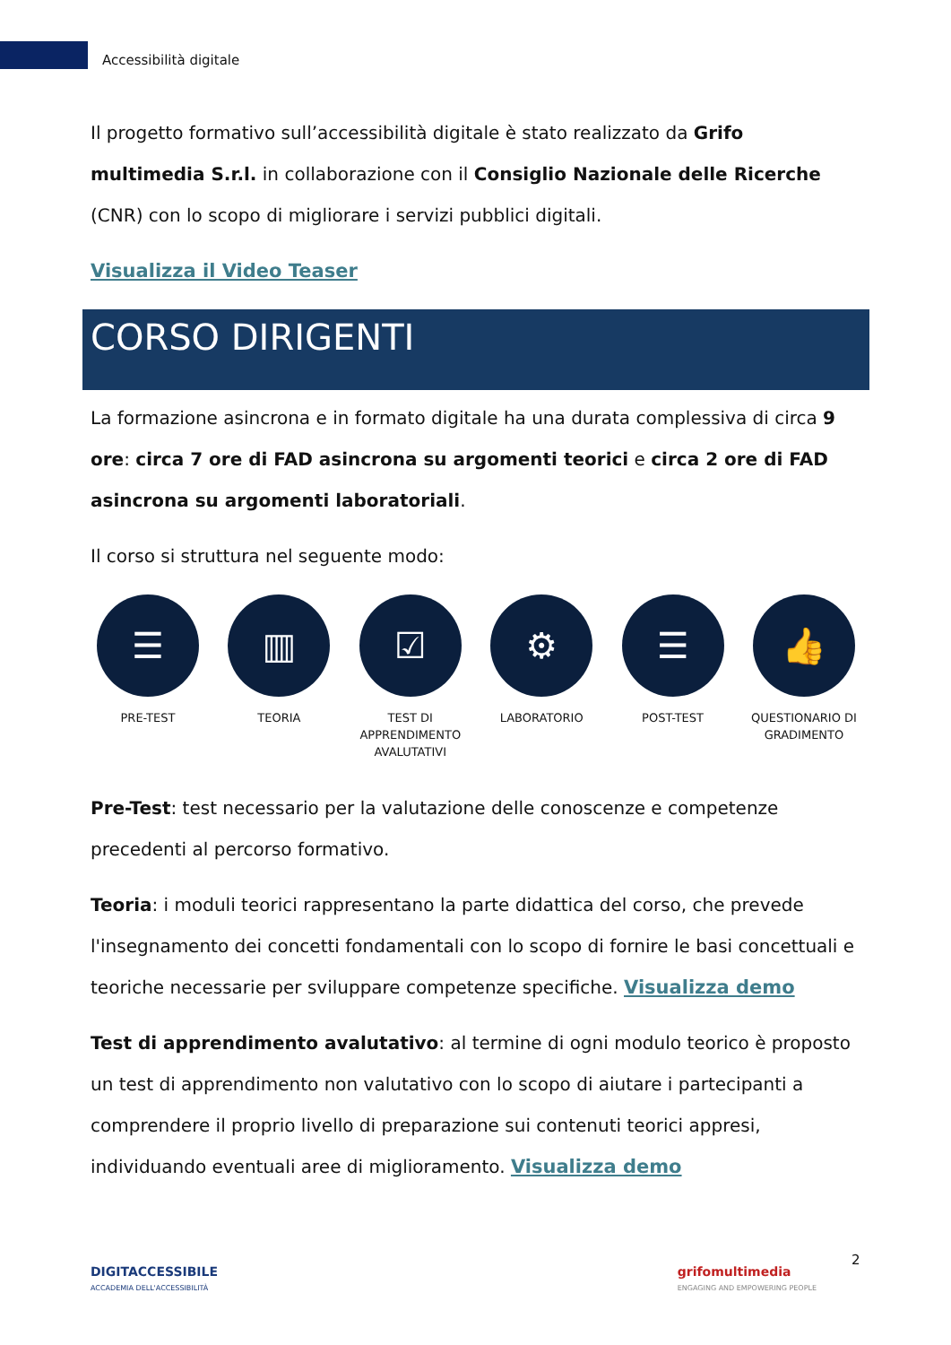Accessibilità digitale
Il progetto formativo sull’accessibilità digitale è stato realizzato da Grifo multimedia S.r.l. in collaborazione con il Consiglio Nazionale delle Ricerche (CNR) con lo scopo di migliorare i servizi pubblici digitali.
Visualizza il Video Teaser
CORSO DIRIGENTI
La formazione asincrona e in formato digitale ha una durata complessiva di circa 9 ore: circa 7 ore di FAD asincrona su argomenti teorici e circa 2 ore di FAD asincrona su argomenti laboratoriali.
Il corso si struttura nel seguente modo:
☰
PRE-TEST
▥
TEORIA
☑
TEST DI APPRENDIMENTO AVALUTATIVI
⚙
LABORATORIO
☰
POST-TEST
👍
QUESTIONARIO DI GRADIMENTO
Pre-Test: test necessario per la valutazione delle conoscenze e competenze precedenti al percorso formativo.
Teoria: i moduli teorici rappresentano la parte didattica del corso, che prevede l'insegnamento dei concetti fondamentali con lo scopo di fornire le basi concettuali e teoriche necessarie per sviluppare competenze specifiche. Visualizza demo
Test di apprendimento avalutativo: al termine di ogni modulo teorico è proposto un test di apprendimento non valutativo con lo scopo di aiutare i partecipanti a comprendere il proprio livello di preparazione sui contenuti teorici appresi, individuando eventuali aree di miglioramento. Visualizza demo
2
DIGITACCESSIBILE
ACCADEMIA DELL'ACCESSIBILITÀ
grifomultimedia
ENGAGING AND EMPOWERING PEOPLE